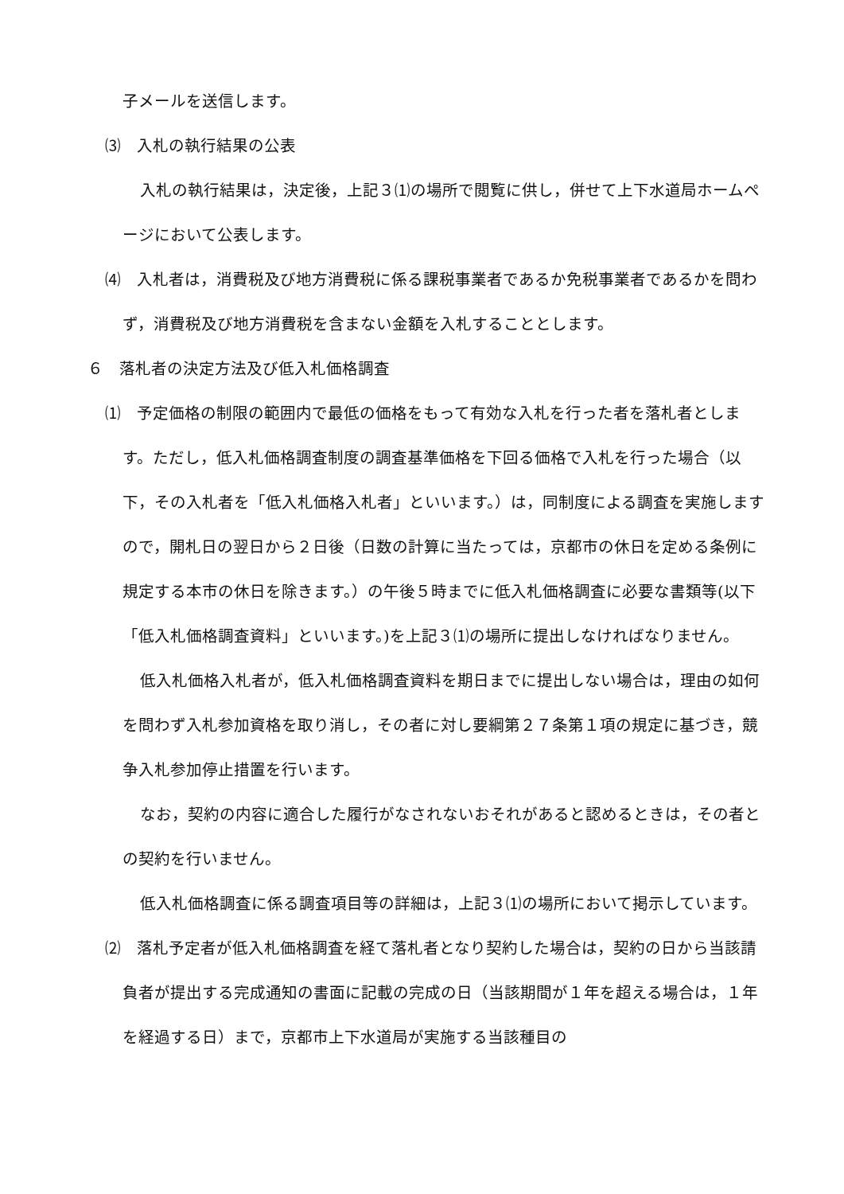子メールを送信します。
⑶　入札の執行結果の公表
入札の執行結果は，決定後，上記３⑴の場所で閲覧に供し，併せて上下水道局ホームページにおいて公表します。
⑷　入札者は，消費税及び地方消費税に係る課税事業者であるか免税事業者であるかを問わず，消費税及び地方消費税を含まない金額を入札することとします。
６　落札者の決定方法及び低入札価格調査
⑴　予定価格の制限の範囲内で最低の価格をもって有効な入札を行った者を落札者とします。ただし，低入札価格調査制度の調査基準価格を下回る価格で入札を行った場合（以下，その入札者を「低入札価格入札者」といいます。）は，同制度による調査を実施しますので，開札日の翌日から２日後（日数の計算に当たっては，京都市の休日を定める条例に規定する本市の休日を除きます。）の午後５時までに低入札価格調査に必要な書類等(以下「低入札価格調査資料」といいます。)を上記３⑴の場所に提出しなければなりません。
低入札価格入札者が，低入札価格調査資料を期日までに提出しない場合は，理由の如何を問わず入札参加資格を取り消し，その者に対し要綱第２７条第１項の規定に基づき，競争入札参加停止措置を行います。
なお，契約の内容に適合した履行がなされないおそれがあると認めるときは，その者との契約を行いません。
低入札価格調査に係る調査項目等の詳細は，上記３⑴の場所において掲示しています。
⑵　落札予定者が低入札価格調査を経て落札者となり契約した場合は，契約の日から当該請負者が提出する完成通知の書面に記載の完成の日（当該期間が１年を超える場合は，１年を経過する日）まで，京都市上下水道局が実施する当該種目の